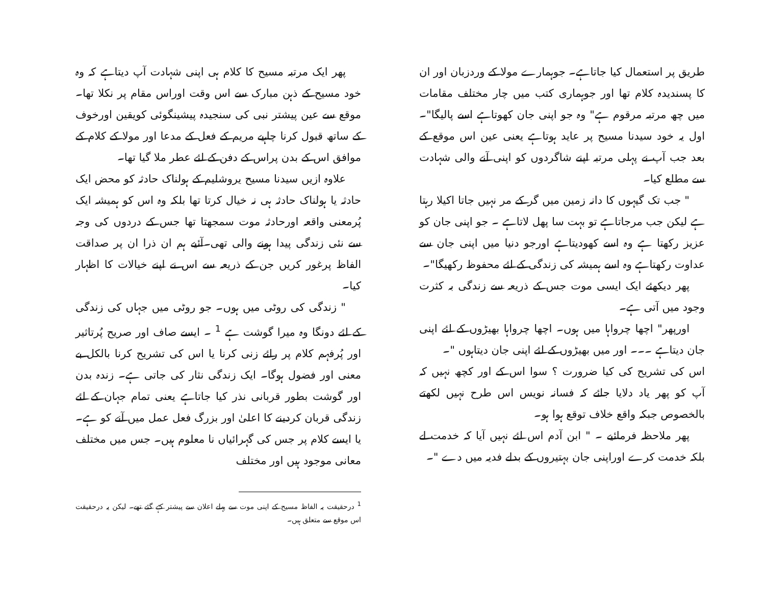پھر ایک مرتبہ مسیح کا کلام ہی اپنی شہادت آپ دیتاہے کہ وہ خود مسیح کے ذہن مبارک سے اس وقت اوراس مقام پر نکلا تھا۔ موقع سے عین پیشتر نبی کی سنجیدہ پیشینگوئی کویقین اورخوف کے ساتھ قبول کرنا چاہیے مریم کے فعل کے مدعا اور مولا کے کلام کے موافق اس کے بدن پراس کے دفن کے لئے عطر ملا گیا تھا۔
علاوہ ازیں سیدنا مسیح یروشلیم کے ہولناک حادثہ کو محض ایک حادثہ یا ہولناک حادثہ ہی نہ خیال کرتا تھا بلکہ وہ اس کو ہمیشہ ایک پُرمعنی واقعہ اورحادثہ موت سمجھتا تھا جس کے دردوں کی وجہ سے نئی زندگی پیدا ہونے والی تھی۔آئیے ہم ان ذرا ان پر صداقت الفاظ پرغور کریں جن کے ذریعہ سے اس نے اپنے خیالات کا اظہار کیا۔
" زندگی کی روٹی میں ہوں۔ جو روٹی میں جہاں کی زندگی کے لئے دونگا وہ میرا گوشت ہے <sup>1</sup> ۔ ایسے صاف اور صریح پُرتاثیر اور پُرفہم کلام پر رائے زنی کرنا یا اس کی تشریح کرنا بالکل بے معنی اور فضول ہوگا۔ ایک زندگی نثار کی جاتی ہے۔ زندہ بدن اور گوشت بطور قربانی نذر کیا جاتاہے یعنی تمام جہان کے لئے زندگی قربان کردینے کا اعلیٰ اور بزرگ فعل عمل میں آنے کو ہے۔ یا ایسے کلام پر جس کی گہرائیاں نا معلوم ہیں۔ جس میں مختلف معانی موجود ہیں اور مختلف
<sup>1</sup> درحقیقت یہ الفاظ مسیح کے اپنی موت سے پہلے اعلان سے پیشتر کہے گئے تھے۔ لیکن یہ درحقیقت اس موقع سے متعلق ہیں۔
طریق پر استعمال کیا جاتاہے۔ جوہمارے مولا کے وردزبان اور ان کا پسندیدہ کلام تھا اور جوہماری کتب میں چار مختلف مقامات میں چھ مرتبہ مرقوم ہے" وہ جو اپنی جان کھوتاہے اسے پالیگا"۔ اول یہ خود سیدنا مسیح پر عاید ہوتاہے یعنی عین اس موقع کے بعد جب آپ نے پہلی مرتبہ اپنے شاگردوں کو اپنی آنے والی شہادت سے مطلع کیا۔
" جب تک گیہوں کا دانہ زمین میں گر کے مر نہیں جاتا اکیلا رہتا ہے لیکن جب مرجاتاہے تو بہت سا پھل لاتاہے ۔ جو اپنی جان کو عزیز رکھتا ہے وہ اسے کھودیتاہے اورجو دنیا میں اپنی جان سے عداوت رکھتاہے وہ اسے ہمیشہ کی زندگی کے لئے محفوظ رکھیگا"۔
پھر دیکھئے ایک ایسی موت جس کے ذریعہ سے زندگی بہ کثرت وجود میں آتی ہے۔
اورپھر" اچھا چرواہا میں ہوں۔ اچھا چرواہا بھیڑوں کے لئے اپنی جان دیتاہے ۔۔۔ اور میں بھیڑوں کے لئے اپنی جان دیتاہوں "۔
اس کی تشریح کی کیا ضرورت ؟ سوا اس کے اور کچھ نہیں کہ آپ کو پھر یاد دلایا جائے کہ فسانہ نویس اس طرح نہیں لکھتے بالخصوص جبکہ واقع خلاف توقع ہوا ہو۔
پھر ملاحظہ فرمائیے ۔ " ابن آدم اس لئے نہیں آیا کہ خدمت لے بلکہ خدمت کرے اوراپنی جان بہتیروں کے بدلے فدیہ میں دے "۔